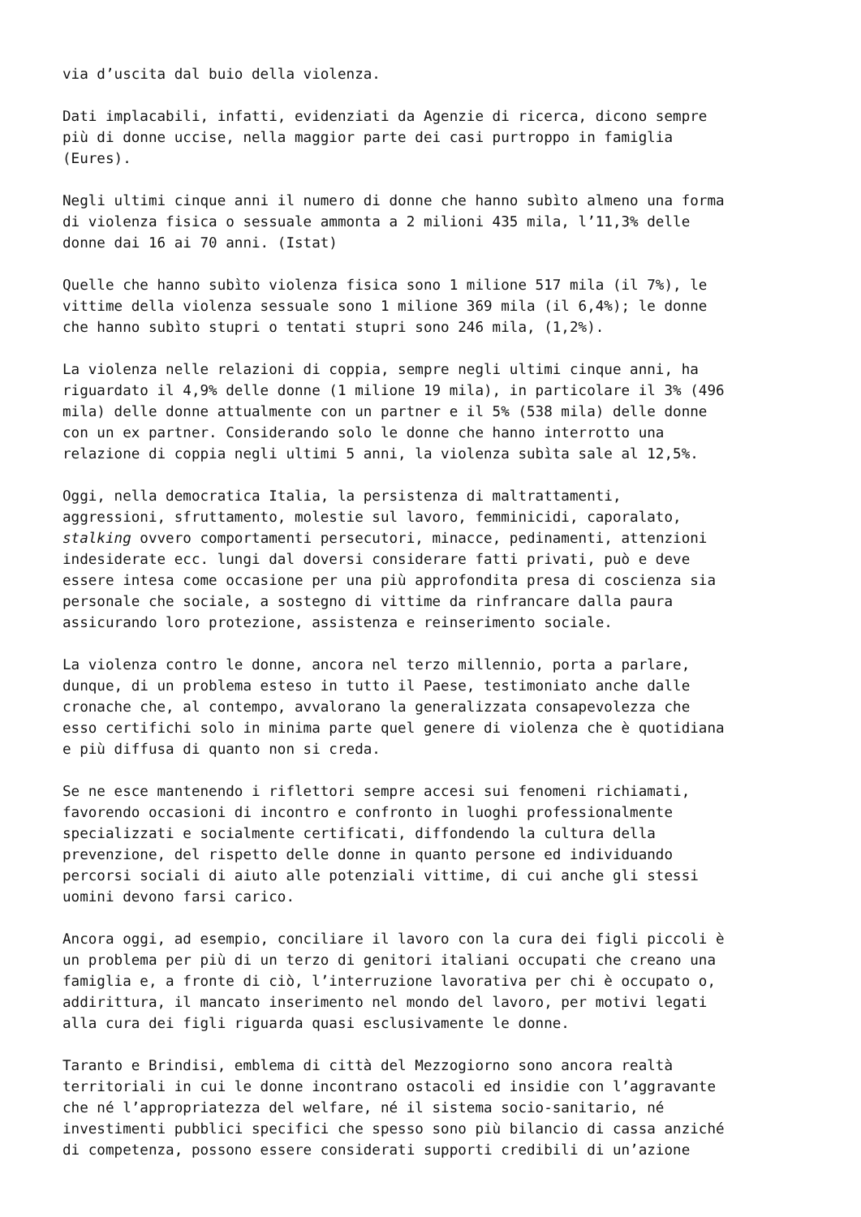via d’uscita dal buio della violenza.
Dati implacabili, infatti, evidenziati da Agenzie di ricerca, dicono sempre più di donne uccise, nella maggior parte dei casi purtroppo in famiglia (Eures).
Negli ultimi cinque anni il numero di donne che hanno subìto almeno una forma di violenza fisica o sessuale ammonta a 2 milioni 435 mila, l’11,3% delle donne dai 16 ai 70 anni. (Istat)
Quelle che hanno subìto violenza fisica sono 1 milione 517 mila (il 7%), le vittime della violenza sessuale sono 1 milione 369 mila (il 6,4%); le donne che hanno subìto stupri o tentati stupri sono 246 mila, (1,2%).
La violenza nelle relazioni di coppia, sempre negli ultimi cinque anni, ha riguardato il 4,9% delle donne (1 milione 19 mila), in particolare il 3% (496 mila) delle donne attualmente con un partner e il 5% (538 mila) delle donne con un ex partner. Considerando solo le donne che hanno interrotto una relazione di coppia negli ultimi 5 anni, la violenza subìta sale al 12,5%.
Oggi, nella democratica Italia, la persistenza di maltrattamenti, aggressioni, sfruttamento, molestie sul lavoro, femminicidi, caporalato, stalking ovvero comportamenti persecutori, minacce, pedinamenti, attenzioni indesiderate ecc. lungi dal doversi considerare fatti privati, può e deve essere intesa come occasione per una più approfondita presa di coscienza sia personale che sociale, a sostegno di vittime da rinfrancare dalla paura assicurando loro protezione, assistenza e reinserimento sociale.
La violenza contro le donne, ancora nel terzo millennio, porta a parlare, dunque, di un problema esteso in tutto il Paese, testimoniato anche dalle cronache che, al contempo, avvalorano la generalizzata consapevolezza che esso certifichi solo in minima parte quel genere di violenza che è quotidiana e più diffusa di quanto non si creda.
Se ne esce mantenendo i riflettori sempre accesi sui fenomeni richiamati, favorendo occasioni di incontro e confronto in luoghi professionalmente specializzati e socialmente certificati, diffondendo la cultura della prevenzione, del rispetto delle donne in quanto persone ed individuando percorsi sociali di aiuto alle potenziali vittime, di cui anche gli stessi uomini devono farsi carico.
Ancora oggi, ad esempio, conciliare il lavoro con la cura dei figli piccoli è un problema per più di un terzo di genitori italiani occupati che creano una famiglia e, a fronte di ciò, l’interruzione lavorativa per chi è occupato o, addirittura, il mancato inserimento nel mondo del lavoro, per motivi legati alla cura dei figli riguarda quasi esclusivamente le donne.
Taranto e Brindisi, emblema di città del Mezzogiorno sono ancora realtà territoriali in cui le donne incontrano ostacoli ed insidie con l’aggravante che né l’appropriatezza del welfare, né il sistema socio-sanitario, né investimenti pubblici specifici che spesso sono più bilancio di cassa anziché di competenza, possono essere considerati supporti credibili di un’azione